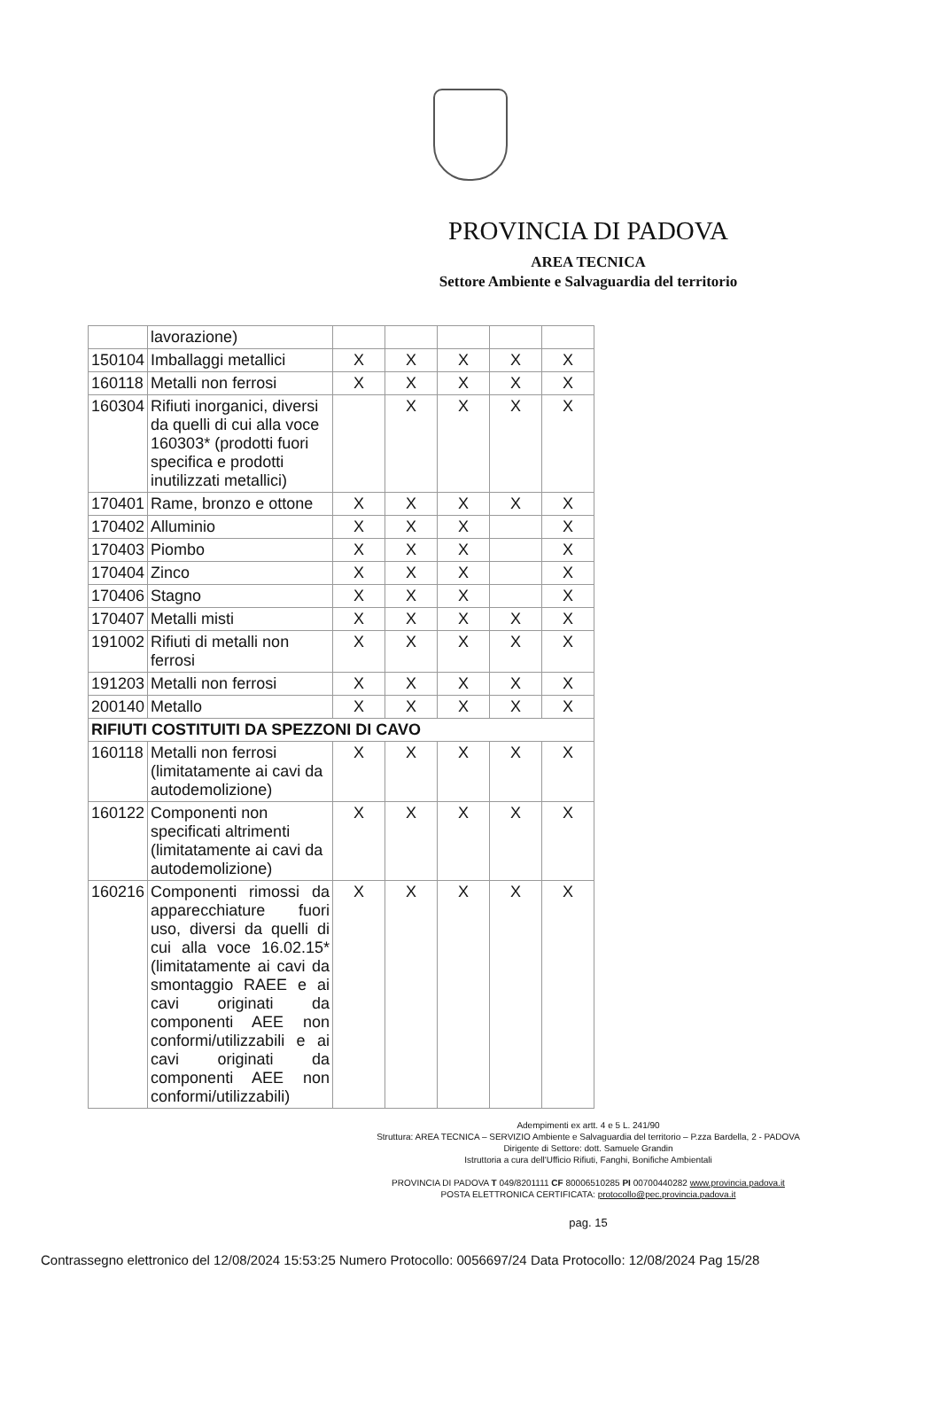PROVINCIA DI PADOVA
AREA TECNICA
Settore Ambiente e Salvaguardia del territorio
| | lavorazione) | | | | | |
| 150104 | Imballaggi metallici | X | X | X | X | X |
| 160118 | Metalli non ferrosi | X | X | X | X | X |
| 160304 | Rifiuti inorganici, diversi da quelli di cui alla voce 160303* (prodotti fuori specifica e prodotti inutilizzati metallici) | | X | X | X | X |
| 170401 | Rame, bronzo e ottone | X | X | X | X | X |
| 170402 | Alluminio | X | X | X | | X |
| 170403 | Piombo | X | X | X | | X |
| 170404 | Zinco | X | X | X | | X |
| 170406 | Stagno | X | X | X | | X |
| 170407 | Metalli misti | X | X | X | X | X |
| 191002 | Rifiuti di metalli non ferrosi | X | X | X | X | X |
| 191203 | Metalli non ferrosi | X | X | X | X | X |
| 200140 | Metallo | X | X | X | X | X |
| RIFIUTI COSTITUITI DA SPEZZONI DI CAVO | | | | | | |
| 160118 | Metalli non ferrosi (limitatamente ai cavi da autodemolizione) | X | X | X | X | X |
| 160122 | Componenti non specificati altrimenti (limitatamente ai cavi da autodemolizione) | X | X | X | X | X |
| 160216 | Componenti rimossi da apparecchiature fuori uso, diversi da quelli di cui alla voce 16.02.15* (limitatamente ai cavi da smontaggio RAEE e ai cavi originati da componenti AEE non conformi/utilizzabili e ai cavi originati da componenti AEE non conformi/utilizzabili) | X | X | X | X | X |
Adempimenti ex artt. 4 e 5 L. 241/90
Struttura: AREA TECNICA – SERVIZIO Ambiente e Salvaguardia del territorio – P.zza Bardella, 2 - PADOVA
Dirigente di Settore: dott. Samuele Grandin
Istruttoria a cura dell'Ufficio Rifiuti, Fanghi, Bonifiche Ambientali
PROVINCIA DI PADOVA T 049/8201111 CF 80006510285 PI 00700440282 www.provincia.padova.it
POSTA ELETTRONICA CERTIFICATA: protocollo@pec.provincia.padova.it
pag. 15
Contrassegno elettronico del 12/08/2024 15:53:25 Numero Protocollo: 0056697/24 Data Protocollo: 12/08/2024 Pag 15/28